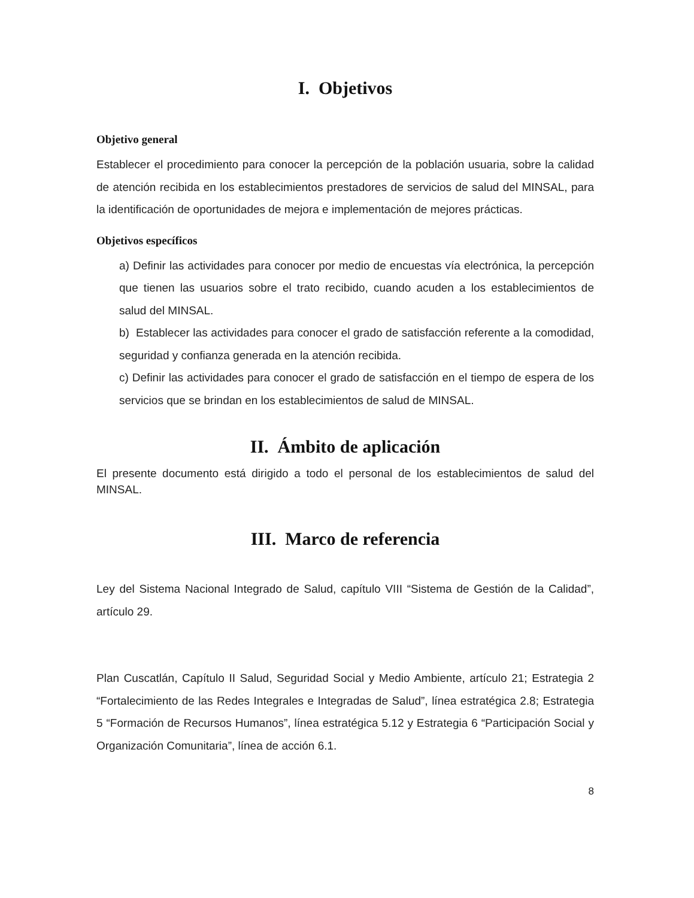I. Objetivos
Objetivo general
Establecer el procedimiento para conocer la percepción de la población usuaria, sobre la calidad de atención recibida en los establecimientos prestadores de servicios de salud del MINSAL, para la identificación de oportunidades de mejora e implementación de mejores prácticas.
Objetivos específicos
a) Definir las actividades para conocer por medio de encuestas vía electrónica, la percepción que tienen las usuarios sobre el trato recibido, cuando acuden a los establecimientos de salud del MINSAL.
b) Establecer las actividades para conocer el grado de satisfacción referente a la comodidad, seguridad y confianza generada en la atención recibida.
c) Definir las actividades para conocer el grado de satisfacción en el tiempo de espera de los servicios que se brindan en los establecimientos de salud de MINSAL.
II. Ámbito de aplicación
El presente documento está dirigido a todo el personal de los establecimientos de salud del MINSAL.
III. Marco de referencia
Ley del Sistema Nacional Integrado de Salud, capítulo VIII “Sistema de Gestión de la Calidad”, artículo 29.
Plan Cuscatlán, Capítulo II Salud, Seguridad Social y Medio Ambiente, artículo 21; Estrategia 2 “Fortalecimiento de las Redes Integrales e Integradas de Salud”, línea estratégica 2.8; Estrategia 5 “Formación de Recursos Humanos”, línea estratégica 5.12 y Estrategia 6 “Participación Social y Organización Comunitaria”, línea de acción 6.1.
8